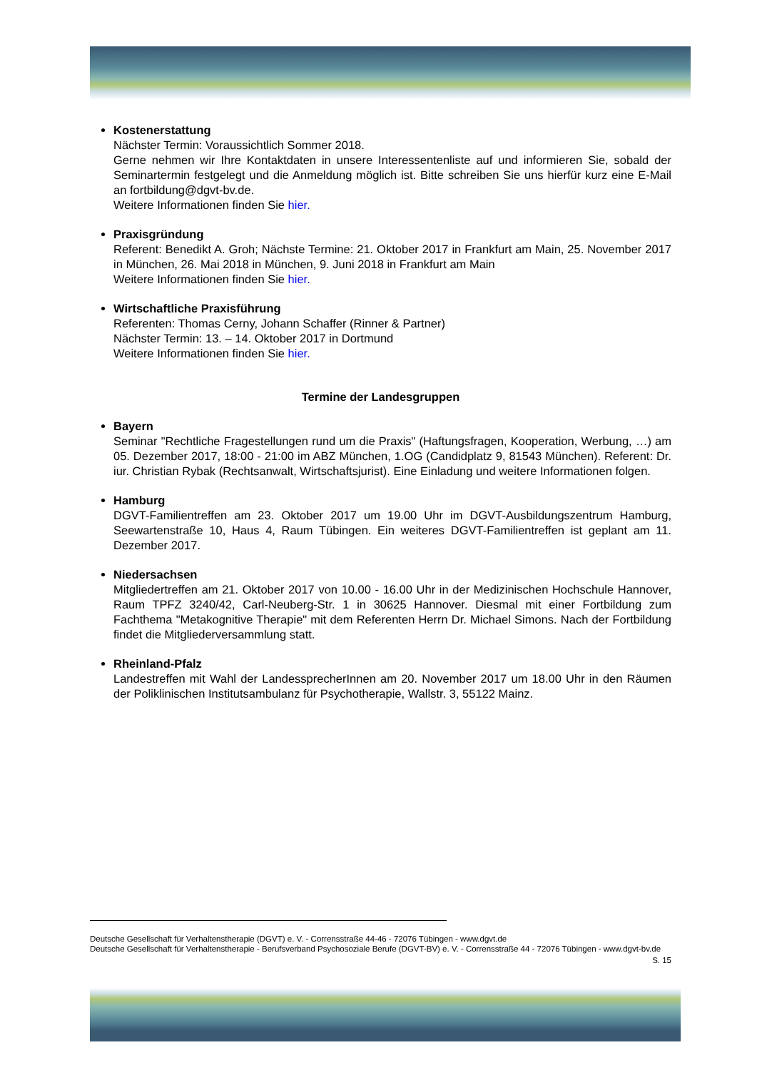Kostenerstattung
Nächster Termin: Voraussichtlich Sommer 2018.
Gerne nehmen wir Ihre Kontaktdaten in unsere Interessentenliste auf und informieren Sie, sobald der Seminartermin festgelegt und die Anmeldung möglich ist. Bitte schreiben Sie uns hierfür kurz eine E-Mail an fortbildung@dgvt-bv.de.
Weitere Informationen finden Sie hier.
Praxisgründung
Referent: Benedikt A. Groh; Nächste Termine: 21. Oktober 2017 in Frankfurt am Main, 25. November 2017 in München, 26. Mai 2018 in München, 9. Juni 2018 in Frankfurt am Main
Weitere Informationen finden Sie hier.
Wirtschaftliche Praxisführung
Referenten: Thomas Cerny, Johann Schaffer (Rinner & Partner)
Nächster Termin: 13. – 14. Oktober 2017 in Dortmund
Weitere Informationen finden Sie hier.
Termine der Landesgruppen
Bayern
Seminar "Rechtliche Fragestellungen rund um die Praxis" (Haftungsfragen, Kooperation, Werbung, …) am 05. Dezember 2017, 18:00 - 21:00 im ABZ München, 1.OG (Candidplatz 9, 81543 München). Referent: Dr. iur. Christian Rybak (Rechtsanwalt, Wirtschaftsjurist). Eine Einladung und weitere Informationen folgen.
Hamburg
DGVT-Familientreffen am 23. Oktober 2017 um 19.00 Uhr im DGVT-Ausbildungszentrum Hamburg, Seewartenstraße 10, Haus 4, Raum Tübingen. Ein weiteres DGVT-Familientreffen ist geplant am 11. Dezember 2017.
Niedersachsen
Mitgliedertreffen am 21. Oktober 2017 von 10.00 - 16.00 Uhr in der Medizinischen Hochschule Hannover, Raum TPFZ 3240/42, Carl-Neuberg-Str. 1 in 30625 Hannover. Diesmal mit einer Fortbildung zum Fachthema "Metakognitive Therapie" mit dem Referenten Herrn Dr. Michael Simons. Nach der Fortbildung findet die Mitgliederversammlung statt.
Rheinland-Pfalz
Landestreffen mit Wahl der LandessprecherInnen am 20. November 2017 um 18.00 Uhr in den Räumen der Poliklinischen Institutsambulanz für Psychotherapie, Wallstr. 3, 55122 Mainz.
Deutsche Gesellschaft für Verhaltenstherapie (DGVT) e. V. - Corrensstraße 44-46 - 72076 Tübingen - www.dgvt.de
Deutsche Gesellschaft für Verhaltenstherapie - Berufsverband Psychosoziale Berufe (DGVT-BV) e. V. - Corrensstraße 44 - 72076 Tübingen - www.dgvt-bv.de
S. 15